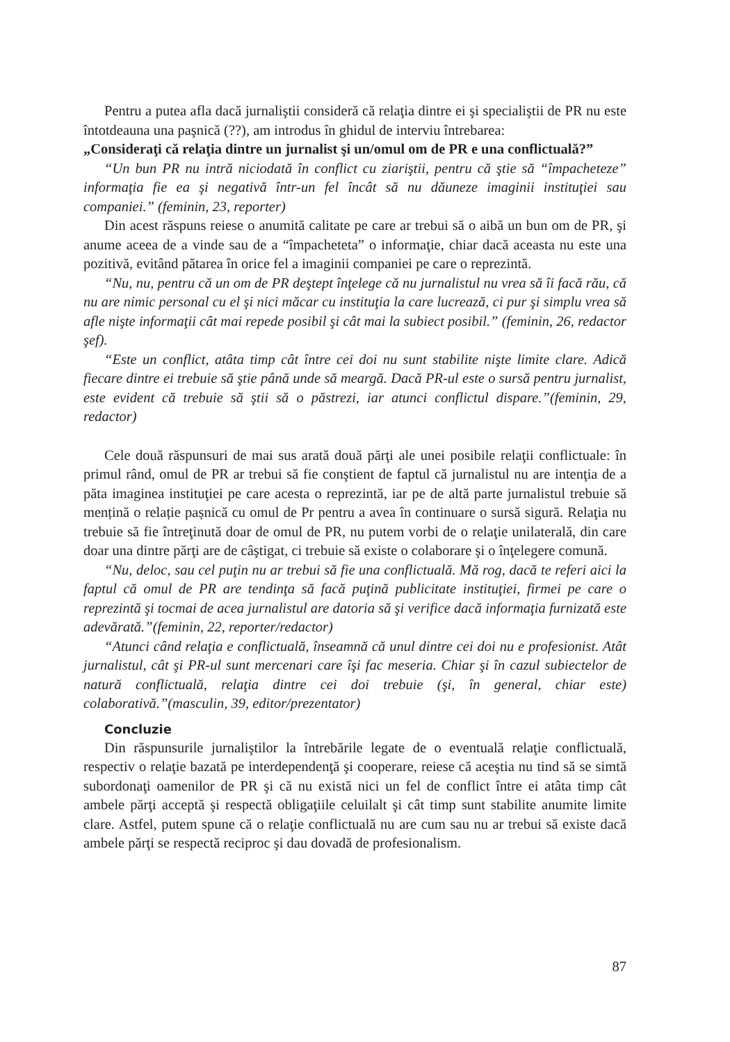Pentru a putea afla dacă jurnaliştii consideră că relaţia dintre ei şi specialiştii de PR nu este întotdeauna una paşnică (??), am introdus în ghidul de interviu întrebarea:
„Consideraţi că relaţia dintre un jurnalist şi un/omul om de PR e una conflictuală?”
“Un bun PR nu intră niciodată în conflict cu ziariştii, pentru că ştie să “împacheteze” informaţia fie ea şi negativă într-un fel încât să nu dăuneze imaginii instituţiei sau companiei.” (feminin, 23, reporter)
Din acest răspuns reiese o anumită calitate pe care ar trebui să o aibă un bun om de PR, şi anume aceea de a vinde sau de a “împacheteta” o informaţie, chiar dacă aceasta nu este una pozitivă, evitând pătarea în orice fel a imaginii companiei pe care o reprezintă.
“Nu, nu, pentru că un om de PR deştept înţelege că nu jurnalistul nu vrea să îi facă rău, că nu are nimic personal cu el şi nici măcar cu instituţia la care lucrează, ci pur şi simplu vrea să afle nişte informaţii cât mai repede posibil şi cât mai la subiect posibil.” (feminin, 26, redactor şef).
“Este un conflict, atâta timp cât între cei doi nu sunt stabilite nişte limite clare. Adică fiecare dintre ei trebuie să ştie până unde să meargă. Dacă PR-ul este o sursă pentru jurnalist, este evident că trebuie să ştii să o păstrezi, iar atunci conflictul dispare.”(feminin, 29, redactor)
Cele două răspunsuri de mai sus arată două părţi ale unei posibile relaţii conflictuale: în primul rând, omul de PR ar trebui să fie conştient de faptul că jurnalistul nu are intenţia de a păta imaginea instituţiei pe care acesta o reprezintă, iar pe de altă parte jurnalistul trebuie să mențină o relație pașnică cu omul de Pr pentru a avea în continuare o sursă sigură. Relaţia nu trebuie să fie întreţinută doar de omul de PR, nu putem vorbi de o relaţie unilaterală, din care doar una dintre părţi are de câştigat, ci trebuie să existe o colaborare şi o înţelegere comună.
“Nu, deloc, sau cel puţin nu ar trebui să fie una conflictuală. Mă rog, dacă te referi aici la faptul că omul de PR are tendinţa să facă puţină publicitate instituţiei, firmei pe care o reprezintă şi tocmai de acea jurnalistul are datoria să şi verifice dacă informaţia furnizată este adevărată.”(feminin, 22, reporter/redactor)
“Atunci când relaţia e conflictuală, înseamnă că unul dintre cei doi nu e profesionist. Atât jurnalistul, cât şi PR-ul sunt mercenari care îşi fac meseria. Chiar şi în cazul subiectelor de natură conflictuală, relaţia dintre cei doi trebuie (şi, în general, chiar este) colaborativă.”(masculin, 39, editor/prezentator)
Concluzie
Din răspunsurile jurnaliştilor la întrebările legate de o eventuală relaţie conflictuală, respectiv o relaţie bazată pe interdependenţă şi cooperare, reiese că aceştia nu tind să se simtă subordonaţi oamenilor de PR şi că nu există nici un fel de conflict între ei atâta timp cât ambele părţi acceptă şi respectă obligaţiile celuilalt şi cât timp sunt stabilite anumite limite clare. Astfel, putem spune că o relaţie conflictuală nu are cum sau nu ar trebui să existe dacă ambele părţi se respectă reciproc şi dau dovadă de profesionalism.
87